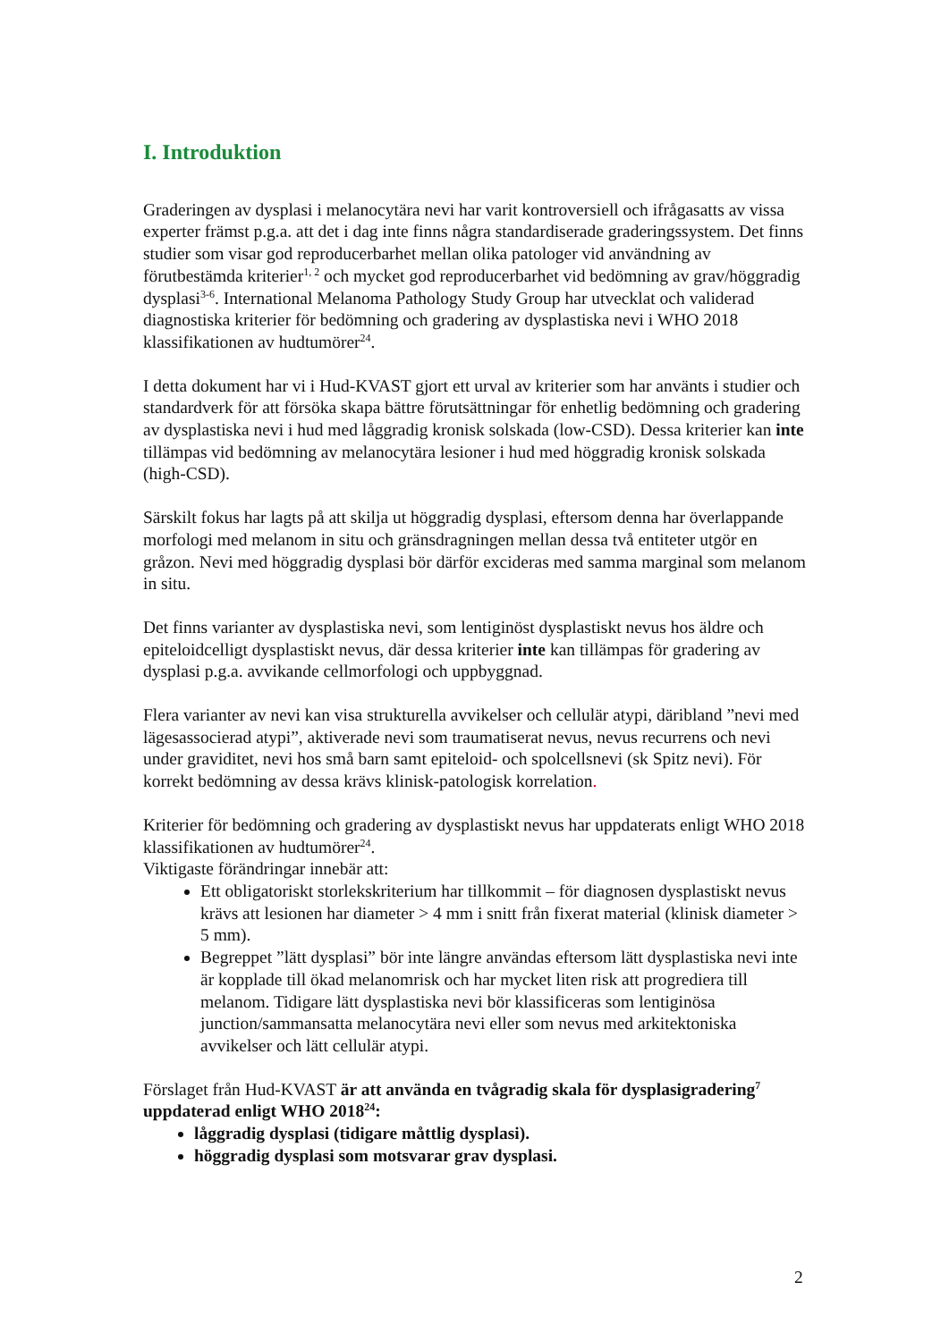I. Introduktion
Graderingen av dysplasi i melanocytära nevi har varit kontroversiell och ifrågasatts av vissa experter främst p.g.a. att det i dag inte finns några standardiserade graderingssystem. Det finns studier som visar god reproducerbarhet mellan olika patologer vid användning av förutbestämda kriterier<sup>1, 2</sup> och mycket god reproducerbarhet vid bedömning av grav/höggradig dysplasi<sup>3-6</sup>. International Melanoma Pathology Study Group har utvecklat och validerad diagnostiska kriterier för bedömning och gradering av dysplastiska nevi i WHO 2018 klassifikationen av hudtumörer<sup>24</sup>.
I detta dokument har vi i Hud-KVAST gjort ett urval av kriterier som har använts i studier och standardverk för att försöka skapa bättre förutsättningar för enhetlig bedömning och gradering av dysplastiska nevi i hud med låggradig kronisk solskada (low-CSD). Dessa kriterier kan inte tillämpas vid bedömning av melanocytära lesioner i hud med höggradig kronisk solskada (high-CSD).
Särskilt fokus har lagts på att skilja ut höggradig dysplasi, eftersom denna har överlappande morfologi med melanom in situ och gränsdragningen mellan dessa två entiteter utgör en gråzon. Nevi med höggradig dysplasi bör därför excideras med samma marginal som melanom in situ.
Det finns varianter av dysplastiska nevi, som lentiginöst dysplastiskt nevus hos äldre och epiteloidcelligt dysplastiskt nevus, där dessa kriterier inte kan tillämpas för gradering av dysplasi p.g.a. avvikande cellmorfologi och uppbyggnad.
Flera varianter av nevi kan visa strukturella avvikelser och cellulär atypi, däribland ”nevi med lägesassocierad atypi”, aktiverade nevi som traumatiserat nevus, nevus recurrens och nevi under graviditet, nevi hos små barn samt epiteloid- och spolcellsnevi (sk Spitz nevi). För korrekt bedömning av dessa krävs klinisk-patologisk korrelation.
Kriterier för bedömning och gradering av dysplastiskt nevus har uppdaterats enligt WHO 2018 klassifikationen av hudtumörer<sup>24</sup>.
Viktigaste förändringar innebär att:
Ett obligatoriskt storlekskriterium har tillkommit – för diagnosen dysplastiskt nevus krävs att lesionen har diameter > 4 mm i snitt från fixerat material (klinisk diameter > 5 mm).
Begreppet ”lätt dysplasi” bör inte längre användas eftersom lätt dysplastiska nevi inte är kopplade till ökad melanomrisk och har mycket liten risk att progrediera till melanom. Tidigare lätt dysplastiska nevi bör klassificeras som lentiginösa junction/sammansatta melanocytära nevi eller som nevus med arkitektoniska avvikelser och lätt cellulär atypi.
Förslaget från Hud-KVAST är att använda en tvågradig skala för dysplasigradering<sup>7</sup> uppdaterad enligt WHO 2018<sup>24</sup>:
låggradig dysplasi (tidigare måttlig dysplasi).
höggradig dysplasi som motsvarar grav dysplasi.
2